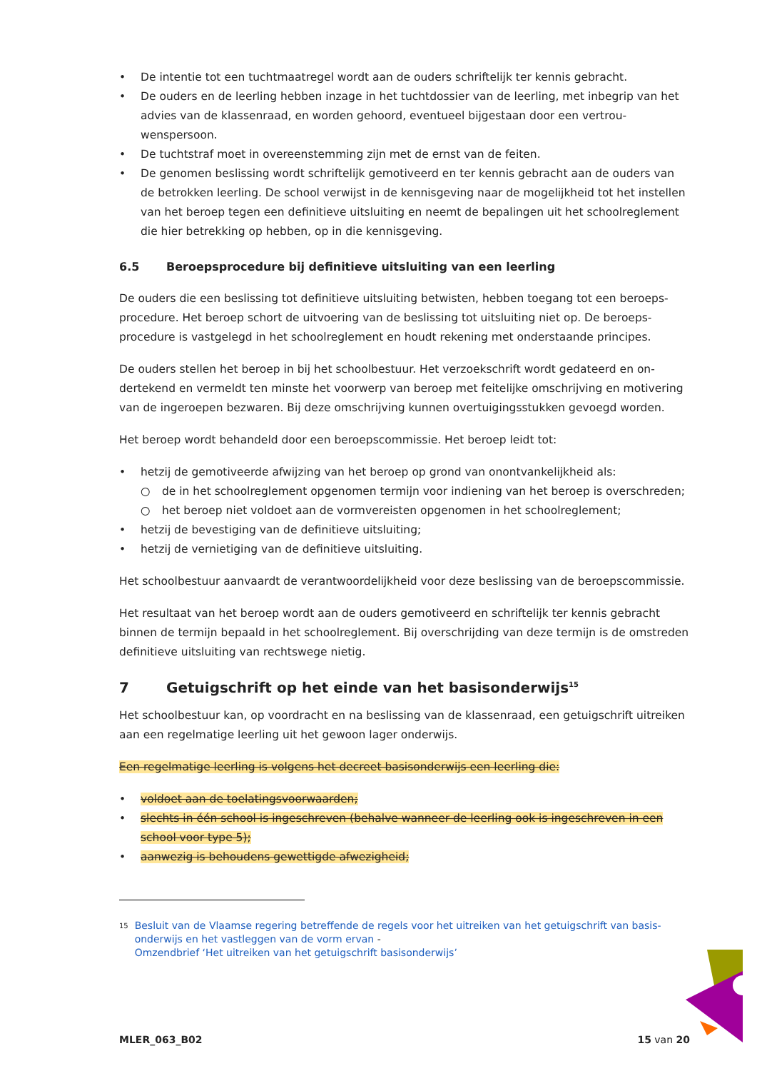• De intentie tot een tuchtmaatregel wordt aan de ouders schriftelijk ter kennis gebracht.
• De ouders en de leerling hebben inzage in het tuchtdossier van de leerling, met inbegrip van het advies van de klassenraad, en worden gehoord, eventueel bijgestaan door een vertrou­wenspersoon.
• De tuchtstraf moet in overeenstemming zijn met de ernst van de feiten.
• De genomen beslissing wordt schriftelijk gemotiveerd en ter kennis gebracht aan de ouders van de betrokken leerling. De school verwijst in de kennisgeving naar de mogelijkheid tot het instellen van het beroep tegen een definitieve uitsluiting en neemt de bepalingen uit het schoolreglement die hier betrekking op hebben, op in die kennisgeving.
6.5 Beroepsprocedure bij definitieve uitsluiting van een leerling
De ouders die een beslissing tot definitieve uitsluiting betwisten, hebben toegang tot een beroeps­procedure. Het beroep schort de uitvoering van de beslissing tot uitsluiting niet op. De beroeps­procedure is vastgelegd in het schoolreglement en houdt rekening met onderstaande principes.
De ouders stellen het beroep in bij het schoolbestuur. Het verzoekschrift wordt gedateerd en on­dertekend en vermeldt ten minste het voorwerp van beroep met feitelijke omschrijving en moti­vering van de ingeroepen bezwaren. Bij deze omschrijving kunnen overtuigingsstukken gevoegd worden.
Het beroep wordt behandeld door een beroepscommissie. Het beroep leidt tot:
• hetzij de gemotiveerde afwijzing van het beroep op grond van onontvankelijkheid als:
○ de in het schoolreglement opgenomen termijn voor indiening van het beroep is overschreden;
○ het beroep niet voldoet aan de vormvereisten opgenomen in het schoolreglement;
• hetzij de bevestiging van de definitieve uitsluiting;
• hetzij de vernietiging van de definitieve uitsluiting.
Het schoolbestuur aanvaardt de verantwoordelijkheid voor deze beslissing van de beroepscommis­sie.
Het resultaat van het beroep wordt aan de ouders gemotiveerd en schriftelijk ter kennis gebracht binnen de termijn bepaald in het schoolreglement. Bij overschrijding van deze termijn is de om­streden definitieve uitsluiting van rechtswege nietig.
7 Getuigschrift op het einde van het basisonderwijs<sup>15</sup>
Het schoolbestuur kan, op voordracht en na beslissing van de klassenraad, een getuigschrift uitrei­ken aan een regelmatige leerling uit het gewoon lager onderwijs.
Een regelmatige leerling is volgens het decreet basisonderwijs een leerling die:
• voldoet aan de toelatingsvoorwaarden;
• slechts in één school is ingeschreven (behalve wanneer de leerling ook is ingeschreven in een school voor type 5);
• aanwezig is behoudens gewettigde afwezigheid;
<sup>15</sup>
Besluit van de Vlaamse regering betreffende de regels voor het uitreiken van het getuigschrift van basis­onderwijs en het vastleggen van de vorm ervan -
Omzendbrief ‘Het uitreiken van het getuigschrift basisonderwijs’
MLER_063_B02 15 van 20